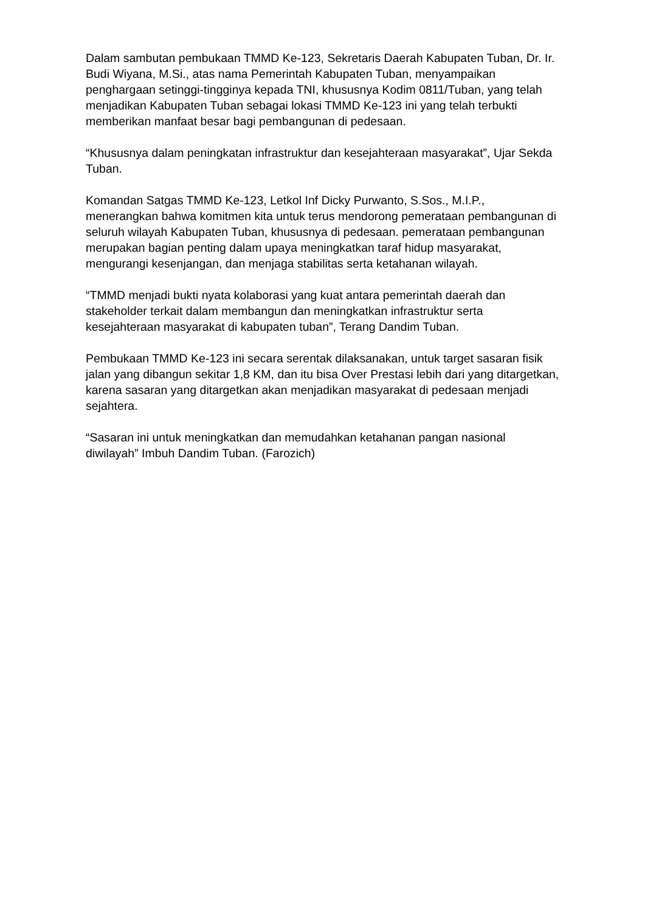Dalam sambutan pembukaan TMMD Ke-123, Sekretaris Daerah Kabupaten Tuban, Dr. Ir. Budi Wiyana, M.Si., atas nama Pemerintah Kabupaten Tuban, menyampaikan penghargaan setinggi-tingginya kepada TNI, khususnya Kodim 0811/Tuban, yang telah menjadikan Kabupaten Tuban sebagai lokasi TMMD Ke-123 ini yang telah terbukti memberikan manfaat besar bagi pembangunan di pedesaan.
“Khususnya dalam peningkatan infrastruktur dan kesejahteraan masyarakat”, Ujar Sekda Tuban.
Komandan Satgas TMMD Ke-123, Letkol Inf Dicky Purwanto, S.Sos., M.I.P., menerangkan bahwa komitmen kita untuk terus mendorong pemerataan pembangunan di seluruh wilayah Kabupaten Tuban, khususnya di pedesaan. pemerataan pembangunan merupakan bagian penting dalam upaya meningkatkan taraf hidup masyarakat, mengurangi kesenjangan, dan menjaga stabilitas serta ketahanan wilayah.
“TMMD menjadi bukti nyata kolaborasi yang kuat antara pemerintah daerah dan stakeholder terkait dalam membangun dan meningkatkan infrastruktur serta kesejahteraan masyarakat di kabupaten tuban”, Terang Dandim Tuban.
Pembukaan TMMD Ke-123 ini secara serentak dilaksanakan, untuk target sasaran fisik jalan yang dibangun sekitar 1,8 KM, dan itu bisa Over Prestasi lebih dari yang ditargetkan, karena sasaran yang ditargetkan akan menjadikan masyarakat di pedesaan menjadi sejahtera.
“Sasaran ini untuk meningkatkan dan memudahkan ketahanan pangan nasional diwilayah” Imbuh Dandim Tuban. (Farozich)